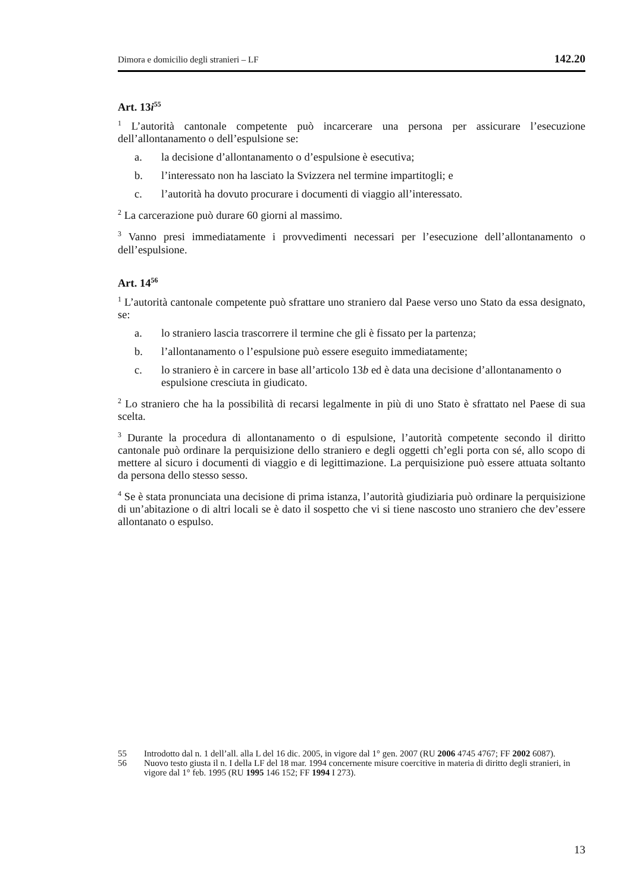Dimora e domicilio degli stranieri – LF 142.20
Art. 13i<sup>55</sup>
<sup>1</sup> L’autorità cantonale competente può incarcerare una persona per assicurare l’esecuzione dell’allontanamento o dell’espulsione se:
a. la decisione d’allontanamento o d’espulsione è esecutiva;
b. l’interessato non ha lasciato la Svizzera nel termine impartitogli; e
c. l’autorità ha dovuto procurare i documenti di viaggio all’interessato.
<sup>2</sup> La carcerazione può durare 60 giorni al massimo.
<sup>3</sup> Vanno presi immediatamente i provvedimenti necessari per l’esecuzione dell’allontanamento o dell’espulsione.
Art. 14<sup>56</sup>
<sup>1</sup> L’autorità cantonale competente può sfrattare uno straniero dal Paese verso uno Stato da essa designato, se:
a. lo straniero lascia trascorrere il termine che gli è fissato per la partenza;
b. l’allontanamento o l’espulsione può essere eseguito immediatamente;
c. lo straniero è in carcere in base all’articolo 13b ed è data una decisione d’allontanamento o espulsione cresciuta in giudicato.
<sup>2</sup> Lo straniero che ha la possibilità di recarsi legalmente in più di uno Stato è sfrattato nel Paese di sua scelta.
<sup>3</sup> Durante la procedura di allontanamento o di espulsione, l’autorità competente secondo il diritto cantonale può ordinare la perquisizione dello straniero e degli oggetti ch’egli porta con sé, allo scopo di mettere al sicuro i documenti di viaggio e di legittimazione. La perquisizione può essere attuata soltanto da persona dello stesso sesso.
<sup>4</sup> Se è stata pronunciata una decisione di prima istanza, l’autorità giudiziaria può ordinare la perquisizione di un’abitazione o di altri locali se è dato il sospetto che vi si tiene nascosto uno straniero che dev’essere allontanato o espulso.
55 Introdotto dal n. 1 dell’all. alla L del 16 dic. 2005, in vigore dal 1° gen. 2007 (RU 2006 4745 4767; FF 2002 6087).
56 Nuovo testo giusta il n. I della LF del 18 mar. 1994 concernente misure coercitive in materia di diritto degli stranieri, in vigore dal 1° feb. 1995 (RU 1995 146 152; FF 1994 I 273).
13